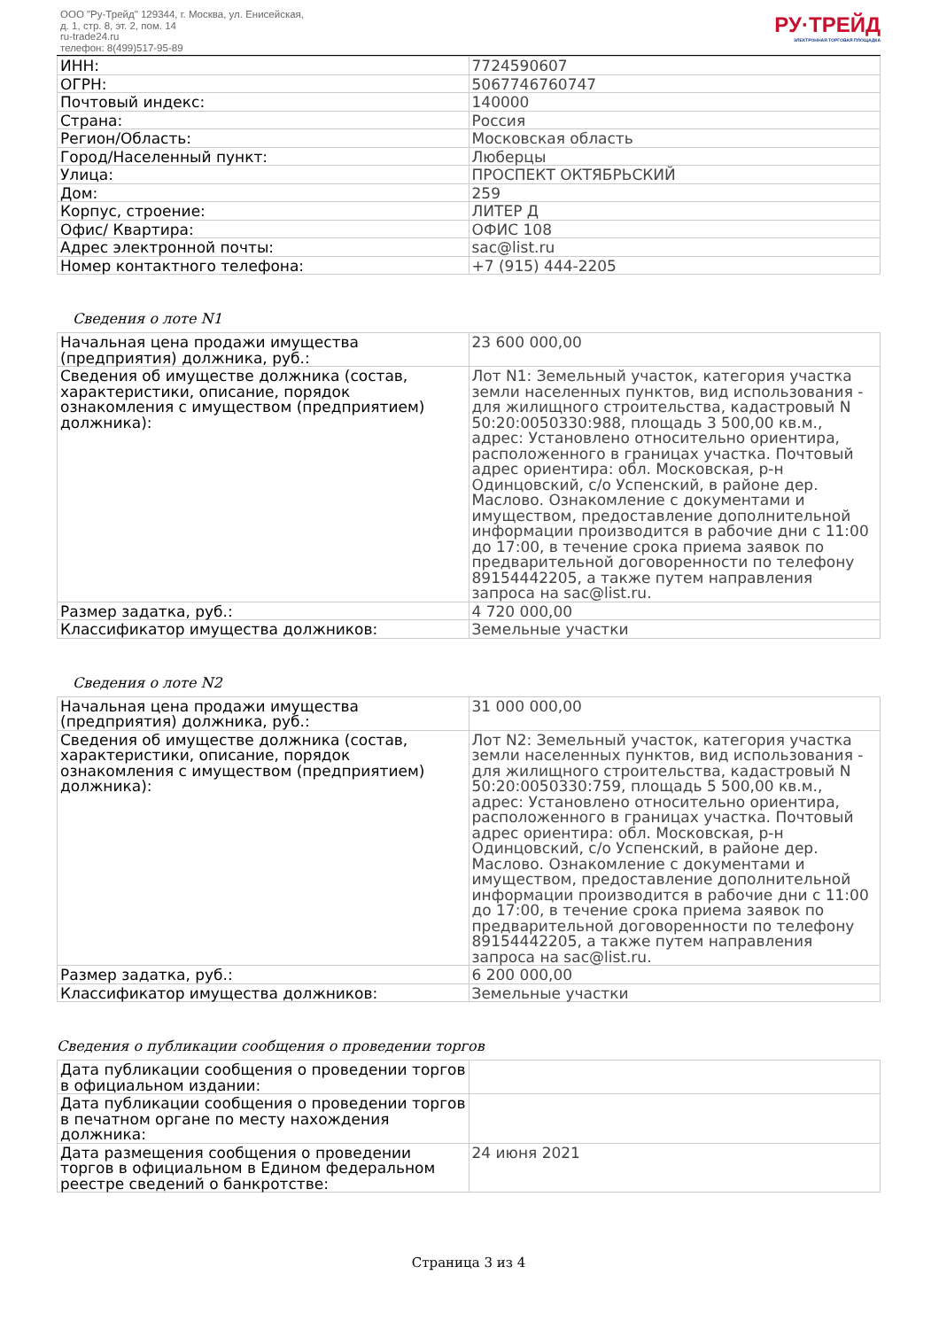ООО "Ру-Трейд" 129344, г. Москва, ул. Енисейская,
д. 1, стр. 8, эт. 2, пом. 14
ru-trade24.ru
телефон: 8(499)517-95-89
РУ·ТРЕЙД
ЭЛЕКТРОННАЯ ТОРГОВАЯ ПЛОЩАДКА
| ИНН: | 7724590607 |
| ОГРН: | 5067746760747 |
| Почтовый индекс: | 140000 |
| Страна: | Россия |
| Регион/Область: | Московская область |
| Город/Населенный пункт: | Люберцы |
| Улица: | ПРОСПЕКТ ОКТЯБРЬСКИЙ |
| Дом: | 259 |
| Корпус, строение: | ЛИТЕР Д |
| Офис/ Квартира: | ОФИС 108 |
| Адрес электронной почты: | sac@list.ru |
| Номер контактного телефона: | +7 (915) 444-2205 |
Сведения о лоте N1
| Начальная цена продажи имущества (предприятия) должника, руб.: | 23 600 000,00 |
| Сведения об имуществе должника (состав, характеристики, описание, порядок ознакомления с имуществом (предприятием) должника): | Лот N1: Земельный участок, категория участка земли населенных пунктов, вид использования - для жилищного строительства, кадастровый N 50:20:0050330:988, площадь 3 500,00 кв.м., адрес: Установлено относительно ориентира, расположенного в границах участка. Почтовый адрес ориентира: обл. Московская, р-н Одинцовский, с/о Успенский, в районе дер. Маслово. Ознакомление с документами и имуществом, предоставление дополнительной информации производится в рабочие дни с 11:00 до 17:00, в течение срока приема заявок по предварительной договоренности по телефону 89154442205, а также путем направления запроса на sac@list.ru. |
| Размер задатка, руб.: | 4 720 000,00 |
| Классификатор имущества должников: | Земельные участки |
Сведения о лоте N2
| Начальная цена продажи имущества (предприятия) должника, руб.: | 31 000 000,00 |
| Сведения об имуществе должника (состав, характеристики, описание, порядок ознакомления с имуществом (предприятием) должника): | Лот N2: Земельный участок, категория участка земли населенных пунктов, вид использования - для жилищного строительства, кадастровый N 50:20:0050330:759, площадь 5 500,00 кв.м., адрес: Установлено относительно ориентира, расположенного в границах участка. Почтовый адрес ориентира: обл. Московская, р-н Одинцовский, с/о Успенский, в районе дер. Маслово. Ознакомление с документами и имуществом, предоставление дополнительной информации производится в рабочие дни с 11:00 до 17:00, в течение срока приема заявок по предварительной договоренности по телефону 89154442205, а также путем направления запроса на sac@list.ru. |
| Размер задатка, руб.: | 6 200 000,00 |
| Классификатор имущества должников: | Земельные участки |
Сведения о публикации сообщения о проведении торгов
| Дата публикации сообщения о проведении торгов в официальном издании: | |
| Дата публикации сообщения о проведении торгов в печатном органе по месту нахождения должника: | |
| Дата размещения сообщения о проведении торгов в официальном в Едином федеральном реестре сведений о банкротстве: | 24 июня 2021 |
Страница 3 из 4